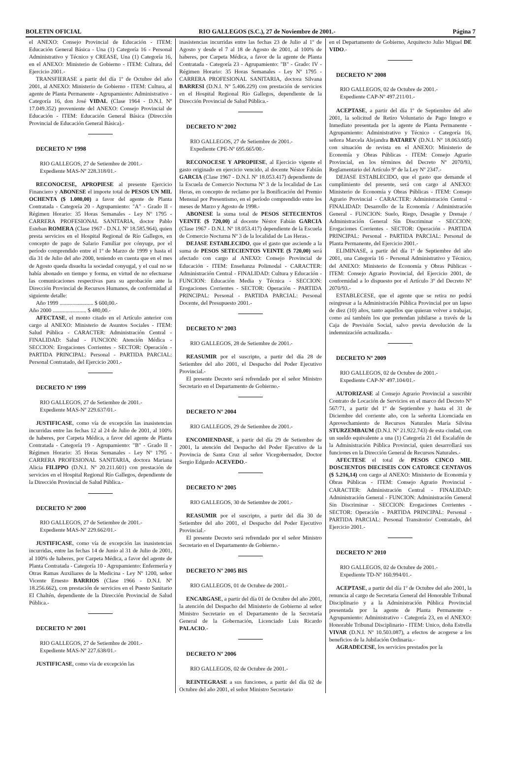BOLETIN OFICIAL RIO GALLEGOS (S.C.), 27 de Noviembre de 2001.- Página 7
el ANEXO: Consejo Provincial de Educación - ITEM: Educación General Básica - Una (1) Categoría 16 - Personal Administrativo y Técnico y CREASE, Una (1) Categoría 16, en el ANEXO: Ministerio de Gobierno - ITEM: Cultura, del Ejercicio 2001.-
TRANSFIERASE a partir del día 1º de Octubre del año 2001, al ANEXO: Ministerio de Gobierno - ITEM: Cultura, al agente de Planta Permanente - Agrupamiento: Administrativo - Categoría 16, don José VIDAL (Clase 1964 - D.N.I. Nº 17.049.352) proveniente del ANEXO: Consejo Provincial de Educación - ITEM: Educación General Básica (Dirección Provincial de Educación General Básica).-
DECRETO Nº 1998
RIO GALLEGOS, 27 de Setiembre de 2001.-
Expediente MAS-Nº 228.318/01.-
RECONOCESE, APROPIESE al presente Ejercicio Financiero y ABONESE el importe total de PESOS UN MIL OCHENTA ($ 1.080,00) a favor del agente de Planta Contratada - Categoría 20 - Agrupamiento: "A" - Grado II - Régimen Horario: 35 Horas Semanales - Ley Nº 1795 - CARRERA PROFESIONAL SANITARIA, doctor Pablo Esteban ROMERA (Clase 1967 - D.N.I. Nº 18.585.964), quien presta servicios en el Hospital Regional de Río Gallegos, en concepto de pago de Salario Familiar por cónyuge, por el período comprendido entre el 1º de Marzo de 1999 y hasta el día 31 de Julio del año 2000, teniendo en cuenta que en el mes de Agosto queda disuelta la sociedad conyugal, y el cual no se había abonado en tiempo y forma, en virtud de no efectuarse las comunicaciones respectivas para su aprobación ante la Dirección Provincial de Recursos Humanos, de conformidad al siguiente detalle:
Año 1999 ........................ $ 600,00.-
Año 2000 ........................ $ 480,00.-
AFECTASE, el monto citado en el Artículo anterior con cargo al ANEXO: Ministerio de Asuntos Sociales - ITEM: Salud Pública - CARACTER: Administración Central - FINALIDAD: Salud - FUNCION: Atención Médica - SECCION: Erogaciones Corrientes - SECTOR: Operación - PARTIDA PRINCIPAL: Personal - PARTIDA PARCIAL: Personal Contratado, del Ejercicio 2001.-
DECRETO Nº 1999
RIO GALLEGOS, 27 de Setiembre de 2001.-
Expediente MAS-Nº 229.637/01.-
JUSTIFICASE, como vía de excepción las inasistencias incurridas entre las fechas 12 al 24 de Julio de 2001, al 100% de haberes, por Carpeta Médica, a favor del agente de Planta Contratada - Categoría 19 - Agrupamiento: "B" - Grado II - Régimen Horario: 35 Horas Semanales - Ley Nº 1795 - CARRERA PROFESIONAL SANITARIA, doctora Mariana Alicia FILIPPO (D.N.I. Nº 20.211.601) con prestación de servicios en el Hospital Regional Río Gallegos, dependiente de la Dirección Provincial de Salud Pública.-
DECRETO Nº 2000
RIO GALLEGOS, 27 de Setiembre de 2001.-
Expediente MAS-Nº 229.662/01.-
JUSTIFICASE, como vía de excepción las inasistencias incurridas, entre las fechas 14 de Junio al 31 de Julio de 2001, al 100% de haberes, por Carpeta Médica, a favor del agente de Planta Contratada - Categoría 10 - Agrupamiento: Enfermería y Otras Ramas Auxiliares de la Medicina - Ley Nº 1200, señor Vicente Ernesto BARRIOS (Clase 1966 - D.N.I. Nº 18.256.662), con prestación de servicios en el Puesto Sanitario El Chaltén, dependiente de la Dirección Provincial de Salud Pública.-
DECRETO Nº 2001
RIO GALLEGOS, 27 de Setiembre de 2001.-
Expediente MAS-Nº 227.638/01.-
JUSTIFICASE, como vía de excepción las
inasistencias incurridas entre las fechas 23 de Julio al 1º de Agosto y desde el 7 al 18 de Agosto de 2001, al 100% de haberes, por Carpeta Médica, a favor de la agente de Planta Contratada - Categoría 23 - Agrupamiento: "B" - Grado: IV - Régimen Horario: 35 Horas Semanales - Ley Nº 1795 - CARRERA PROFESIONAL SANITARIA, doctora Silvana BARRESI (D.N.I. Nº 5.406.229) con prestación de servicios en el Hospital Regional Río Gallegos, dependiente de la Dirección Provincial de Salud Pública.-
DECRETO Nº 2002
RIO GALLEGOS, 27 de Setiembre de 2001.-
Expediente CPE-Nº 695.665/00.-
RECONOCESE Y APROPIESE, al Ejercicio vigente el gasto originado en ejercicio vencido, al docente Néstor Fabián GARCIA (Clase 1967 - D.N.I. Nº 18.053.417) dependiente de la Escuela de Comercio Nocturna Nº 3 de la localidad de Las Heras, en concepto de reclamo por la Bonificación del Premio Mensual por Presentismo, en el período comprendido entre los meses de Marzo y Agosto de 1998.-
ABONESE la suma total de PESOS SETECIENTOS VEINTE ($ 720,00) al docente Néstor Fabián GARCIA (Clase 1967 - D.N.I. Nº 18.053.417) dependiente de la Escuela de Comercio Nocturna Nº 3 de la localidad de Las Heras.-
DEJASE ESTABLECIDO, que el gasto que asciende a la suma de PESOS SETECIENTOS VEINTE ($ 720,00) será afectado con cargo al ANEXO: Consejo Provincial de Educación - ITEM: Enseñanza Polimodal - CARACTER: Administración Central - FINALIDAD: Cultura y Educación - FUNCION: Educación Media y Técnica - SECCION: Erogaciones Corrientes - SECTOR: Operación - PARTIDA PRINCIPAL: Personal - PARTIDA PARCIAL: Personal Docente, del Presupuesto 2001.-
DECRETO Nº 2003
RIO GALLEGOS, 28 de Setiembre de 2001.-
REASUMIR por el suscripto, a partir del día 28 de Setiembre del año 2001, el Despacho del Poder Ejecutivo Provincial.-
El presente Decreto será refrendado por el señor Ministro Secretario en el Departamento de Gobierno.-
DECRETO Nº 2004
RIO GALLEGOS, 29 de Setiembre de 2001.-
ENCOMIENDASE, a partir del día 29 de Setiembre de 2001, la atención del Despacho del Poder Ejecutivo de la Provincia de Santa Cruz al señor Vicegobernador, Doctor Sergio Edgardo ACEVEDO.-
DECRETO Nº 2005
RIO GALLEGOS, 30 de Setiembre de 2001.-
REASUMIR por el suscripto, a partir del día 30 de Setiembre del año 2001, el Despacho del Poder Ejecutivo Provincial.-
El presente Decreto será refrendado por el señor Ministro Secretario en el Departamento de Gobierno.-
DECRETO Nº 2005 BIS
RIO GALLEGOS, 01 de Octubre de 2001.-
ENCARGASE, a partir del día 01 de Octubre del año 2001, la atención del Despacho del Ministerio de Gobierno al señor Ministro Secretario en el Departamento de la Secretaría General de la Gobernación, Licenciado Luis Ricardo PALACIO.-
DECRETO Nº 2006
RIO GALLEGOS, 02 de Octubre de 2001.-
REINTEGRASE a sus funciones, a partir del día 02 de Octubre del año 2001, el señor Ministro Secretario
en el Departamento de Gobierno, Arquitecto Julio Miguel DE VIDO.-
DECRETO Nº 2008
RIO GALLEGOS, 02 de Octubre de 2001.-
Expediente CAP-Nº 497.211/01.-
ACEPTASE, a partir del día 1º de Septiembre del año 2001, la solicitud de Retiro Voluntario de Pago Integro e Inmediato presentada por la agente de Planta Permanente - Agrupamiento: Administrativo y Técnico - Categoría 16, señora Marcela Alejandra BATAREV (D.N.I. Nº 18.063.605) con situación de revista en el ANEXO: Ministerio de Economía y Obras Públicas - ITEM: Consejo Agrario Provincial, en los términos del Decreto Nº 2070/93, Reglamentario del Artículo 9º de la Ley Nº 2347.-
DEJASE ESTABLECIDO, que el gasto que demande el cumplimiento del presente, será con cargo al ANEXO: Ministerio de Economía y Obras Públicas - ITEM: Consejo Agrario Provincial - CARACTER: Administración Central - FINALIDAD: Desarrollo de la Economía / Administración General - FUNCION: Suelo, Riego, Desagüe y Drenaje / Administración General Sin Discriminar - SECCION: Erogaciones Corrientes - SECTOR: Operación - PARTIDA PRINCIPAL: Personal - PARTIDA PARCIAL: Personal de Planta Permanente, del Ejercicio 2001.-
ELIMINASE, a partir del día 1º de Septiembre del año 2001, una Categoría 16 - Personal Administrativo y Técnico, del ANEXO: Ministerio de Economía y Obras Públicas - ITEM: Consejo Agrario Provincial, del Ejercicio 2001, de conformidad a lo dispuesto por el Artículo 3º del Decreto Nº 2070/93.-
ESTABLECESE, que el agente que se retira no podrá reingresar a la Administración Pública Provincial por un lapso de diez (10) años, tanto aquellos que quieran volver a trabajar, como así también los que pretendan jubilarse a través de la Caja de Previsión Social, salvo previa devolución de la indemnización actualizada.-
DECRETO Nº 2009
RIO GALLEGOS, 02 de Octubre de 2001.-
Expediente CAP-Nº 497.104/01.-
AUTORIZASE al Consejo Agrario Provincial a suscribir Contrato de Locación de Servicios en el marco del Decreto Nº 567/71, a partir del 1º de Septiembre y hasta el 31 de Diciembre del corriente año, con la señorita Licenciada en Aprovechamiento de Recursos Naturales María Silvina STURZEMBAUM (D.N.I. Nº 21.922.743) de esta ciudad, con un sueldo equivalente a una (1) Categoría 21 del Escalafón de la Administración Pública Provincial, quien desarrollará sus funciones en la Dirección General de Recursos Naturales.-
AFECTESE el total de PESOS CINCO MIL DOSCIENTOS DIECISEIS CON CATORCE CENTAVOS ($ 5.216,14) con cargo al ANEXO: Ministerio de Economía y Obras Públicas - ITEM: Consejo Agrario Provincial - CARACTER: Administración Central - FINALIDAD: Administración General - FUNCION: Administración General Sin Discriminar - SECCION: Erogaciones Corrientes - SECTOR: Operación - PARTIDA PRINCIPAL: Personal - PARTIDA PARCIAL: Personal Transitorio/ Contratado, del Ejercicio 2001.-
DECRETO Nº 2010
RIO GALLEGOS, 02 de Octubre de 2001.-
Expediente TD-Nº 160.994/01.-
ACEPTASE, a partir del día 1º de Octubre del año 2001, la renuncia al cargo de Secretaria General del Honorable Tribunal Disciplinario y a la Administración Pública Provincial presentada por la agente de Planta Permanente - Agrupamiento: Administrativo - Categoría 23, en el ANEXO: Honorable Tribunal Disciplinario - ITEM: Unico, doña Estrella VIVAR (D.N.I. Nº 10.503.087), a efectos de acogerse a los beneficios de la Jubilación Ordinaria.-
AGRADECESE, los servicios prestados por la